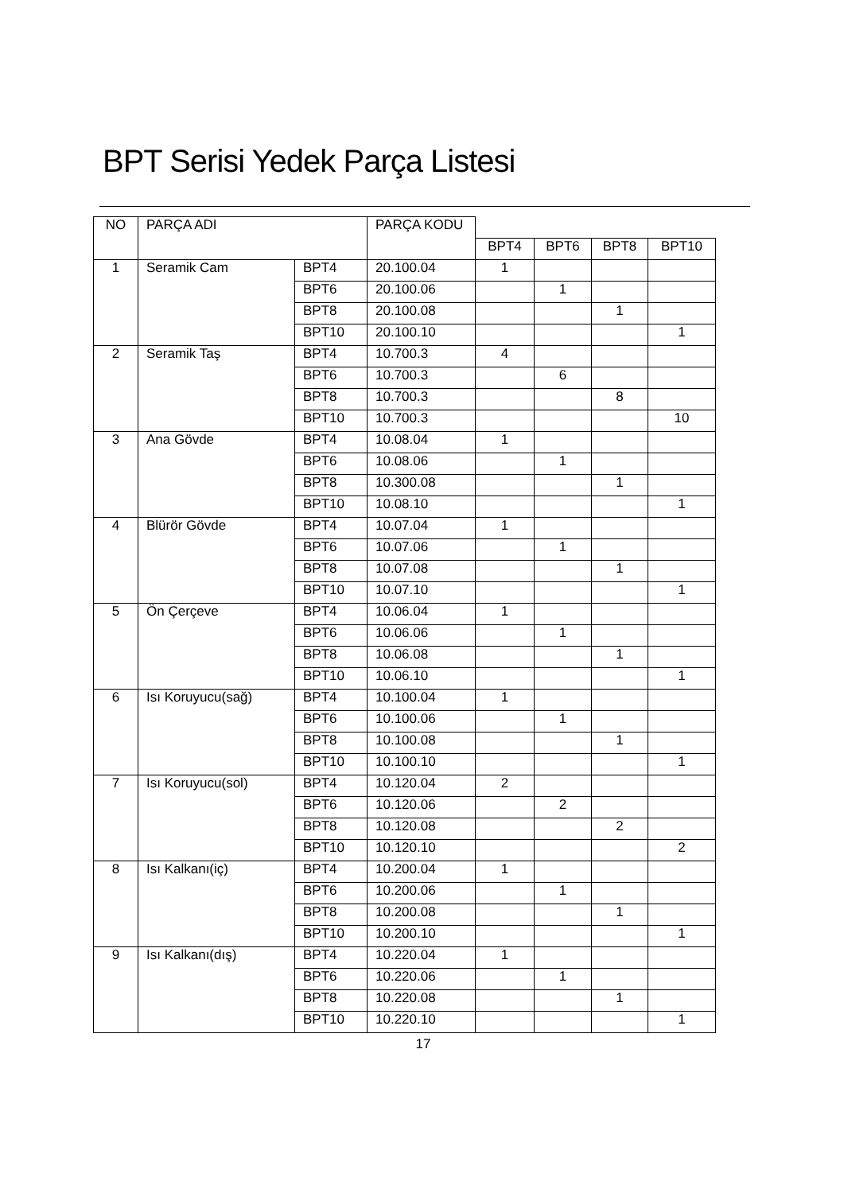BPT Serisi Yedek Parça Listesi
| NO | PARÇA ADI | | PARÇA KODU | | | | |
| | | | | BPT4 | BPT6 | BPT8 | BPT10 |
| 1 | Seramik Cam | BPT4 | 20.100.04 | 1 | | | |
| | | BPT6 | 20.100.06 | | 1 | | |
| | | BPT8 | 20.100.08 | | | 1 | |
| | | BPT10 | 20.100.10 | | | | 1 |
| 2 | Seramik Taş | BPT4 | 10.700.3 | 4 | | | |
| | | BPT6 | 10.700.3 | | 6 | | |
| | | BPT8 | 10.700.3 | | | 8 | |
| | | BPT10 | 10.700.3 | | | | 10 |
| 3 | Ana Gövde | BPT4 | 10.08.04 | 1 | | | |
| | | BPT6 | 10.08.06 | | 1 | | |
| | | BPT8 | 10.300.08 | | | 1 | |
| | | BPT10 | 10.08.10 | | | | 1 |
| 4 | Blürör Gövde | BPT4 | 10.07.04 | 1 | | | |
| | | BPT6 | 10.07.06 | | 1 | | |
| | | BPT8 | 10.07.08 | | | 1 | |
| | | BPT10 | 10.07.10 | | | | 1 |
| 5 | Ön Çerçeve | BPT4 | 10.06.04 | 1 | | | |
| | | BPT6 | 10.06.06 | | 1 | | |
| | | BPT8 | 10.06.08 | | | 1 | |
| | | BPT10 | 10.06.10 | | | | 1 |
| 6 | Isı Koruyucu(sağ) | BPT4 | 10.100.04 | 1 | | | |
| | | BPT6 | 10.100.06 | | 1 | | |
| | | BPT8 | 10.100.08 | | | 1 | |
| | | BPT10 | 10.100.10 | | | | 1 |
| 7 | Isı Koruyucu(sol) | BPT4 | 10.120.04 | 2 | | | |
| | | BPT6 | 10.120.06 | | 2 | | |
| | | BPT8 | 10.120.08 | | | 2 | |
| | | BPT10 | 10.120.10 | | | | 2 |
| 8 | Isı Kalkanı(iç) | BPT4 | 10.200.04 | 1 | | | |
| | | BPT6 | 10.200.06 | | 1 | | |
| | | BPT8 | 10.200.08 | | | 1 | |
| | | BPT10 | 10.200.10 | | | | 1 |
| 9 | Isı Kalkanı(dış) | BPT4 | 10.220.04 | 1 | | | |
| | | BPT6 | 10.220.06 | | 1 | | |
| | | BPT8 | 10.220.08 | | | 1 | |
| | | BPT10 | 10.220.10 | | | | 1 |
17